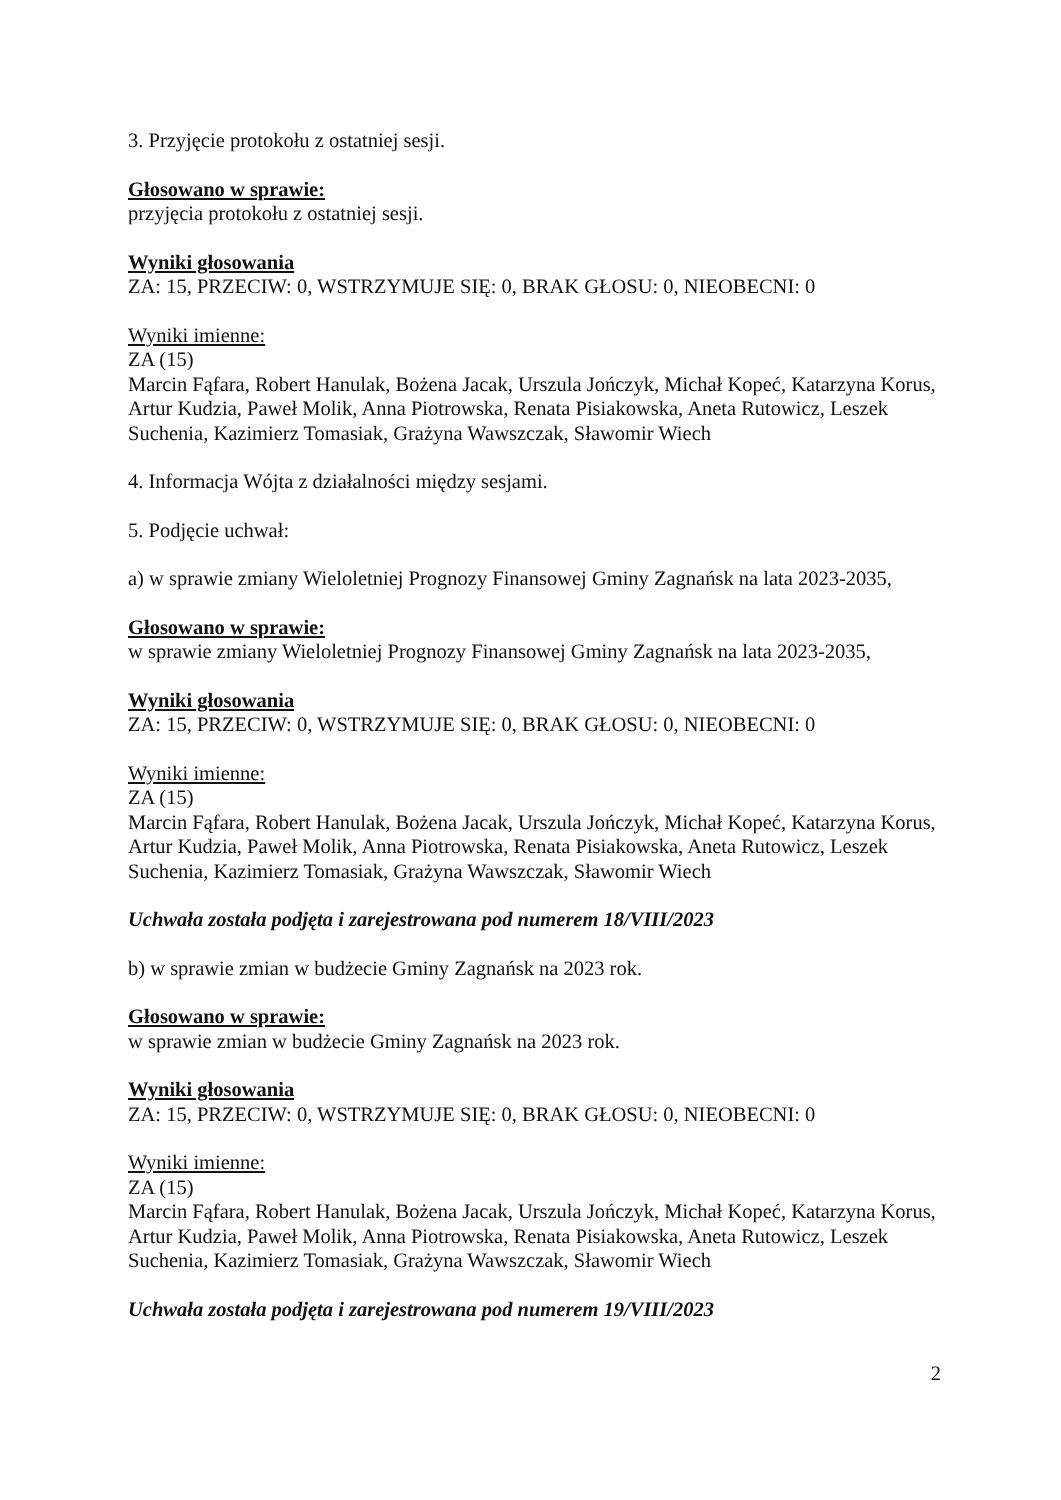3. Przyjęcie protokołu z ostatniej sesji.
Głosowano w sprawie:
przyjęcia protokołu z ostatniej sesji.
Wyniki głosowania
ZA: 15, PRZECIW: 0, WSTRZYMUJE SIĘ: 0, BRAK GŁOSU: 0, NIEOBECNI: 0
Wyniki imienne:
ZA (15)
Marcin Fąfara, Robert Hanulak, Bożena Jacak, Urszula Jończyk, Michał Kopeć, Katarzyna Korus, Artur Kudzia, Paweł Molik, Anna Piotrowska, Renata Pisiakowska, Aneta Rutowicz, Leszek Suchenia, Kazimierz Tomasiak, Grażyna Wawszczak, Sławomir Wiech
4. Informacja Wójta z działalności między sesjami.
5. Podjęcie uchwał:
a) w sprawie zmiany Wieloletniej Prognozy Finansowej Gminy Zagnańsk na lata 2023-2035,
Głosowano w sprawie:
w sprawie zmiany Wieloletniej Prognozy Finansowej Gminy Zagnańsk na lata 2023-2035,
Wyniki głosowania
ZA: 15, PRZECIW: 0, WSTRZYMUJE SIĘ: 0, BRAK GŁOSU: 0, NIEOBECNI: 0
Wyniki imienne:
ZA (15)
Marcin Fąfara, Robert Hanulak, Bożena Jacak, Urszula Jończyk, Michał Kopeć, Katarzyna Korus, Artur Kudzia, Paweł Molik, Anna Piotrowska, Renata Pisiakowska, Aneta Rutowicz, Leszek Suchenia, Kazimierz Tomasiak, Grażyna Wawszczak, Sławomir Wiech
Uchwała została podjęta i zarejestrowana pod numerem 18/VIII/2023
b) w sprawie zmian w budżecie Gminy Zagnańsk na 2023 rok.
Głosowano w sprawie:
w sprawie zmian w budżecie Gminy Zagnańsk na 2023 rok.
Wyniki głosowania
ZA: 15, PRZECIW: 0, WSTRZYMUJE SIĘ: 0, BRAK GŁOSU: 0, NIEOBECNI: 0
Wyniki imienne:
ZA (15)
Marcin Fąfara, Robert Hanulak, Bożena Jacak, Urszula Jończyk, Michał Kopeć, Katarzyna Korus, Artur Kudzia, Paweł Molik, Anna Piotrowska, Renata Pisiakowska, Aneta Rutowicz, Leszek Suchenia, Kazimierz Tomasiak, Grażyna Wawszczak, Sławomir Wiech
Uchwała została podjęta i zarejestrowana pod numerem 19/VIII/2023
2